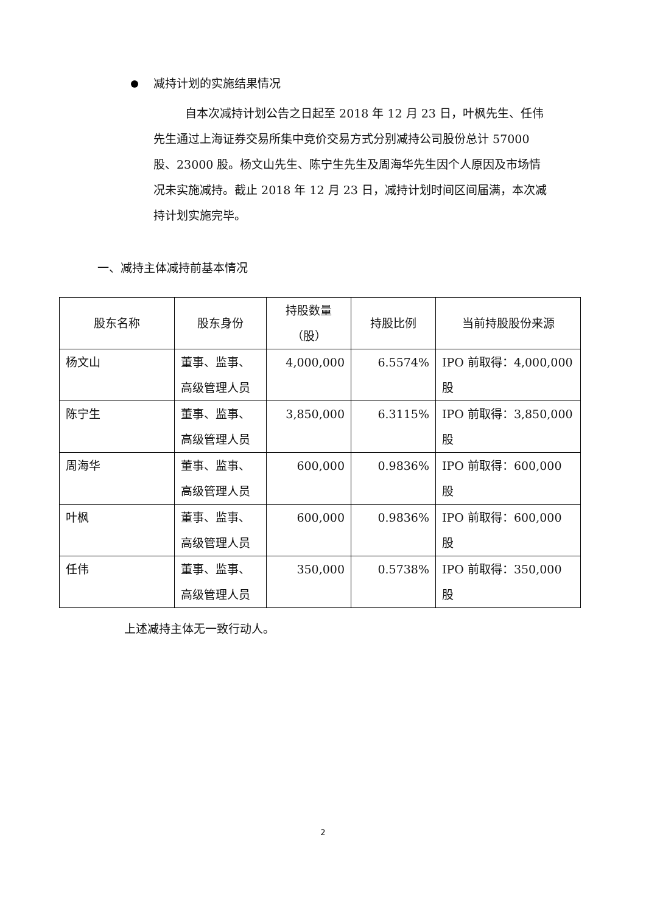减持计划的实施结果情况
自本次减持计划公告之日起至 2018 年 12 月 23 日，叶枫先生、任伟先生通过上海证券交易所集中竞价交易方式分别减持公司股份总计 57000 股、23000 股。杨文山先生、陈宁生先生及周海华先生因个人原因及市场情况未实施减持。截止 2018 年 12 月 23 日，减持计划时间区间届满，本次减持计划实施完毕。
一、减持主体减持前基本情况
| 股东名称 | 股东身份 | 持股数量 （股） | 持股比例 | 当前持股股份来源 |
| --- | --- | --- | --- | --- |
| 杨文山 | 董事、监事、高级管理人员 | 4,000,000 | 6.5574% | IPO 前取得：4,000,000 股 |
| 陈宁生 | 董事、监事、高级管理人员 | 3,850,000 | 6.3115% | IPO 前取得：3,850,000 股 |
| 周海华 | 董事、监事、高级管理人员 | 600,000 | 0.9836% | IPO 前取得：600,000 股 |
| 叶枫 | 董事、监事、高级管理人员 | 600,000 | 0.9836% | IPO 前取得：600,000 股 |
| 任伟 | 董事、监事、高级管理人员 | 350,000 | 0.5738% | IPO 前取得：350,000 股 |
上述减持主体无一致行动人。
2